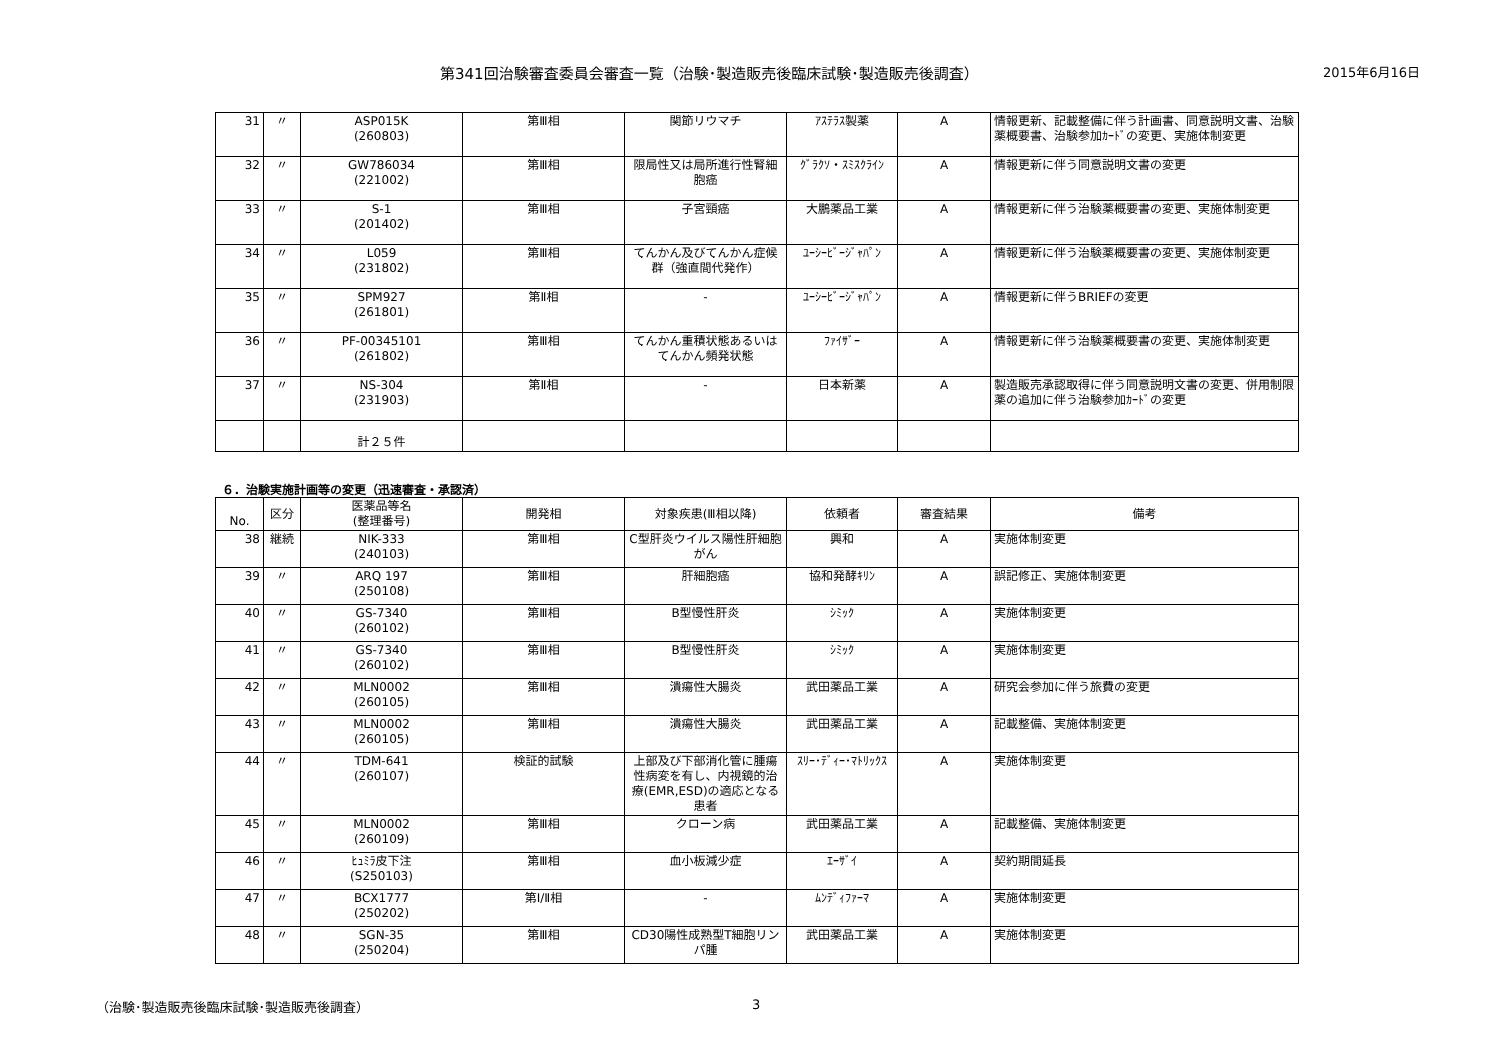第341回治験審査委員会審査一覧（治験･製造販売後臨床試験･製造販売後調査）
2015年6月16日
| 31 | 〃 | ASP015K (260803) | 第Ⅲ相 | 関節リウマチ | ｱｽﾃﾗｽ製薬 | A | 情報更新、記載整備に伴う計画書、同意説明文書、治験薬概要書、治験参加ｶｰﾄﾞの変更、実施体制変更 |
| 32 | 〃 | GW786034 (221002) | 第Ⅲ相 | 限局性又は局所進行性腎細胞癌 | ｸﾞﾗｸｿ・ｽﾐｽｸﾗｲﾝ | A | 情報更新に伴う同意説明文書の変更 |
| 33 | 〃 | S-1 (201402) | 第Ⅲ相 | 子宮頸癌 | 大鵬薬品工業 | A | 情報更新に伴う治験薬概要書の変更、実施体制変更 |
| 34 | 〃 | L059 (231802) | 第Ⅲ相 | てんかん及びてんかん症候群（強直間代発作） | ﾕｰｼｰﾋﾞｰｼﾞｬﾊﾟﾝ | A | 情報更新に伴う治験薬概要書の変更、実施体制変更 |
| 35 | 〃 | SPM927 (261801) | 第Ⅱ相 | - | ﾕｰｼｰﾋﾞｰｼﾞｬﾊﾟﾝ | A | 情報更新に伴うBRIEFの変更 |
| 36 | 〃 | PF-00345101 (261802) | 第Ⅲ相 | てんかん重積状態あるいはてんかん頻発状態 | ﾌｧｲｻﾞｰ | A | 情報更新に伴う治験薬概要書の変更、実施体制変更 |
| 37 | 〃 | NS-304 (231903) | 第Ⅱ相 | - | 日本新薬 | A | 製造販売承認取得に伴う同意説明文書の変更、併用制限薬の追加に伴う治験参加ｶｰﾄﾞの変更 |
| | | 計２５件 | | | | | |
６．治験実施計画等の変更（迅速審査・承認済）
| No. | 区分 | 医薬品等名 (整理番号) | 開発相 | 対象疾患(Ⅲ相以降) | 依頼者 | 審査結果 | 備考 |
| --- | --- | --- | --- | --- | --- | --- | --- |
| 38 | 継続 | NIK-333 (240103) | 第Ⅲ相 | C型肝炎ウイルス陽性肝細胞がん | 興和 | A | 実施体制変更 |
| 39 | 〃 | ARQ 197 (250108) | 第Ⅲ相 | 肝細胞癌 | 協和発酵ｷﾘﾝ | A | 誤記修正、実施体制変更 |
| 40 | 〃 | GS-7340 (260102) | 第Ⅲ相 | B型慢性肝炎 | ｼﾐｯｸ | A | 実施体制変更 |
| 41 | 〃 | GS-7340 (260102) | 第Ⅲ相 | B型慢性肝炎 | ｼﾐｯｸ | A | 実施体制変更 |
| 42 | 〃 | MLN0002 (260105) | 第Ⅲ相 | 潰瘍性大腸炎 | 武田薬品工業 | A | 研究会参加に伴う旅費の変更 |
| 43 | 〃 | MLN0002 (260105) | 第Ⅲ相 | 潰瘍性大腸炎 | 武田薬品工業 | A | 記載整備、実施体制変更 |
| 44 | 〃 | TDM-641 (260107) | 検証的試験 | 上部及び下部消化管に腫瘍性病変を有し、内視鏡的治療(EMR,ESD)の適応となる患者 | ｽﾘｰ･ﾃﾞｨｰ･ﾏﾄﾘｯｸｽ | A | 実施体制変更 |
| 45 | 〃 | MLN0002 (260109) | 第Ⅲ相 | クローン病 | 武田薬品工業 | A | 記載整備、実施体制変更 |
| 46 | 〃 | ﾋｭﾐﾗ皮下注 (S250103) | 第Ⅲ相 | 血小板減少症 | ｴｰｻﾞｲ | A | 契約期間延長 |
| 47 | 〃 | BCX1777 (250202) | 第Ⅰ/Ⅱ相 | - | ﾑﾝﾃﾞｨﾌｧｰﾏ | A | 実施体制変更 |
| 48 | 〃 | SGN-35 (250204) | 第Ⅲ相 | CD30陽性成熟型T細胞リンパ腫 | 武田薬品工業 | A | 実施体制変更 |
（治験･製造販売後臨床試験･製造販売後調査）
3